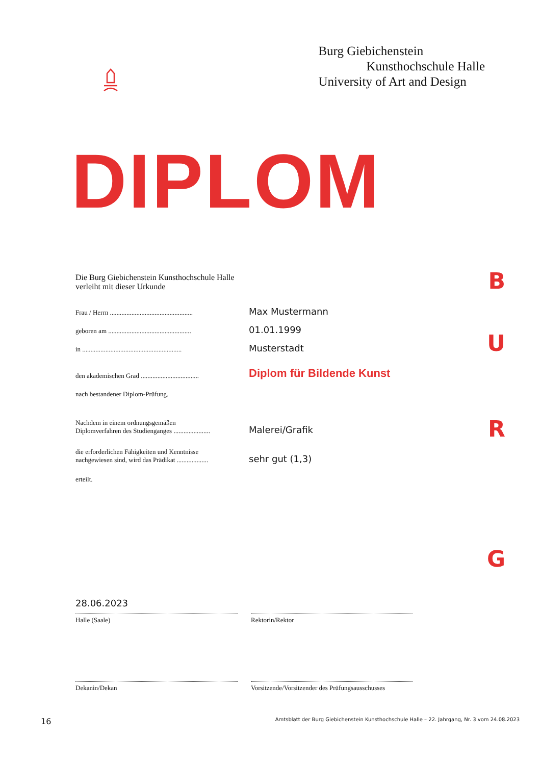Burg Giebichenstein
Kunsthochschule Halle
University of Art and Design
DIPLOM
B
U
R
G
Die Burg Giebichenstein Kunsthochschule Halle
verleiht mit dieser Urkunde
Frau / Herrn ..................................................
Max Mustermann
geboren am ..................................................
01.01.1999
in ............................................................
Musterstadt
den akademischen Grad ...................................
Diplom für Bildende Kunst
nach bestandener Diplom-Prüfung.
Nachdem in einem ordnungsgemäßen
Diplomverfahren des Studienganges ......................
Malerei/Grafik
die erforderlichen Fähigkeiten und Kenntnisse
nachgewiesen sind, wird das Prädikat ...................
sehr gut (1,3)
erteilt.
28.06.2023
Halle (Saale) Rektorin/Rektor
Dekanin/Dekan Vorsitzende/Vorsitzender des Prüfungsausschusses
16 Amtsblatt der Burg Giebichenstein Kunsthochschule Halle – 22. Jahrgang, Nr. 3 vom 24.08.2023